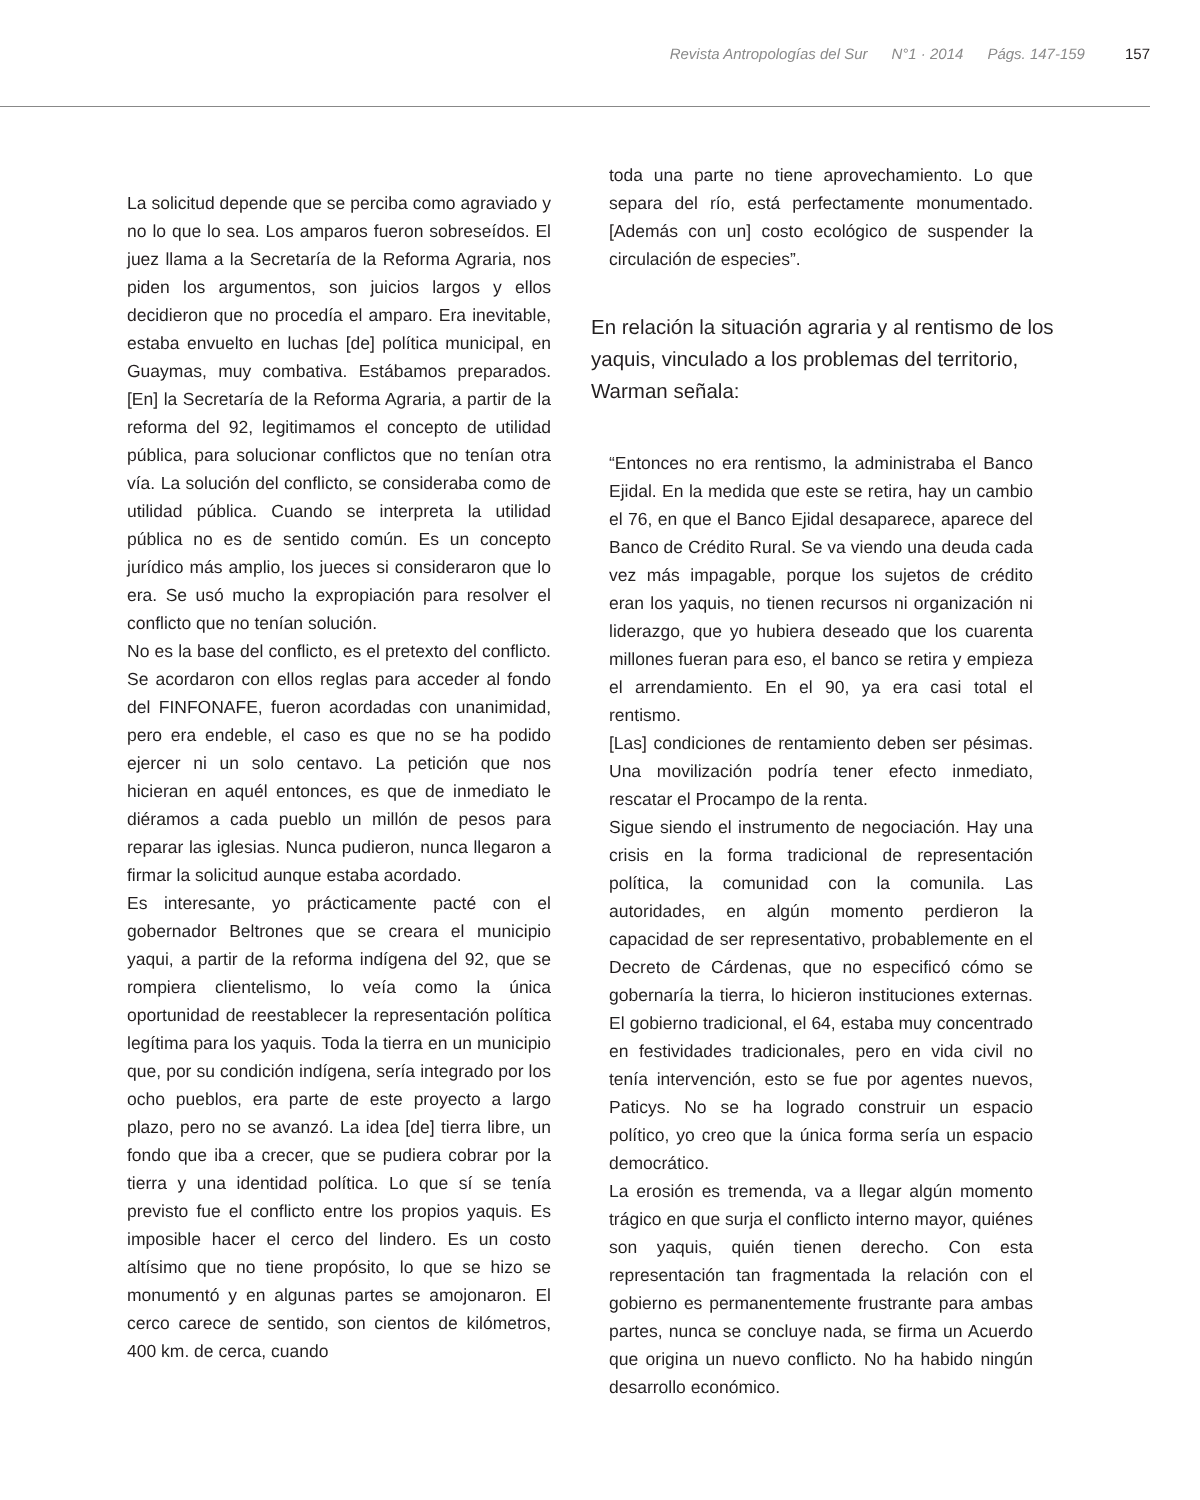Revista Antropologías del Sur N°1 · 2014 Págs. 147-159 157
La solicitud depende que se perciba como agraviado y no lo que lo sea. Los amparos fueron sobreseídos. El juez llama a la Secretaría de la Reforma Agraria, nos piden los argumentos, son juicios largos y ellos decidieron que no procedía el amparo. Era inevitable, estaba envuelto en luchas [de] política municipal, en Guaymas, muy combativa. Estábamos preparados. [En] la Secretaría de la Reforma Agraria, a partir de la reforma del 92, legitimamos el concepto de utilidad pública, para solucionar conflictos que no tenían otra vía. La solución del conflicto, se consideraba como de utilidad pública. Cuando se interpreta la utilidad pública no es de sentido común. Es un concepto jurídico más amplio, los jueces si consideraron que lo era. Se usó mucho la expropiación para resolver el conflicto que no tenían solución.
No es la base del conflicto, es el pretexto del conflicto. Se acordaron con ellos reglas para acceder al fondo del FINFONAFE, fueron acordadas con unanimidad, pero era endeble, el caso es que no se ha podido ejercer ni un solo centavo. La petición que nos hicieran en aquél entonces, es que de inmediato le diéramos a cada pueblo un millón de pesos para reparar las iglesias. Nunca pudieron, nunca llegaron a firmar la solicitud aunque estaba acordado.
Es interesante, yo prácticamente pacté con el gobernador Beltrones que se creara el municipio yaqui, a partir de la reforma indígena del 92, que se rompiera clientelismo, lo veía como la única oportunidad de reestablecer la representación política legítima para los yaquis. Toda la tierra en un municipio que, por su condición indígena, sería integrado por los ocho pueblos, era parte de este proyecto a largo plazo, pero no se avanzó. La idea [de] tierra libre, un fondo que iba a crecer, que se pudiera cobrar por la tierra y una identidad política. Lo que sí se tenía previsto fue el conflicto entre los propios yaquis. Es imposible hacer el cerco del lindero. Es un costo altísimo que no tiene propósito, lo que se hizo se monumentó y en algunas partes se amojonaron. El cerco carece de sentido, son cientos de kilómetros, 400 km. de cerca, cuando
toda una parte no tiene aprovechamiento. Lo que separa del río, está perfectamente monumentado. [Además con un] costo ecológico de suspender la circulación de especies”.
En relación la situación agraria y al rentismo de los yaquis, vinculado a los problemas del territorio, Warman señala:
“Entonces no era rentismo, la administraba el Banco Ejidal. En la medida que este se retira, hay un cambio el 76, en que el Banco Ejidal desaparece, aparece del Banco de Crédito Rural. Se va viendo una deuda cada vez más impagable, porque los sujetos de crédito eran los yaquis, no tienen recursos ni organización ni liderazgo, que yo hubiera deseado que los cuarenta millones fueran para eso, el banco se retira y empieza el arrendamiento. En el 90, ya era casi total el rentismo.
[Las] condiciones de rentamiento deben ser pésimas. Una movilización podría tener efecto inmediato, rescatar el Procampo de la renta.
Sigue siendo el instrumento de negociación. Hay una crisis en la forma tradicional de representación política, la comunidad con la comunila. Las autoridades, en algún momento perdieron la capacidad de ser representativo, probablemente en el Decreto de Cárdenas, que no especificó cómo se gobernaría la tierra, lo hicieron instituciones externas. El gobierno tradicional, el 64, estaba muy concentrado en festividades tradicionales, pero en vida civil no tenía intervención, esto se fue por agentes nuevos, Paticys. No se ha logrado construir un espacio político, yo creo que la única forma sería un espacio democrático.
La erosión es tremenda, va a llegar algún momento trágico en que surja el conflicto interno mayor, quiénes son yaquis, quién tienen derecho. Con esta representación tan fragmentada la relación con el gobierno es permanentemente frustrante para ambas partes, nunca se concluye nada, se firma un Acuerdo que origina un nuevo conflicto. No ha habido ningún desarrollo económico.